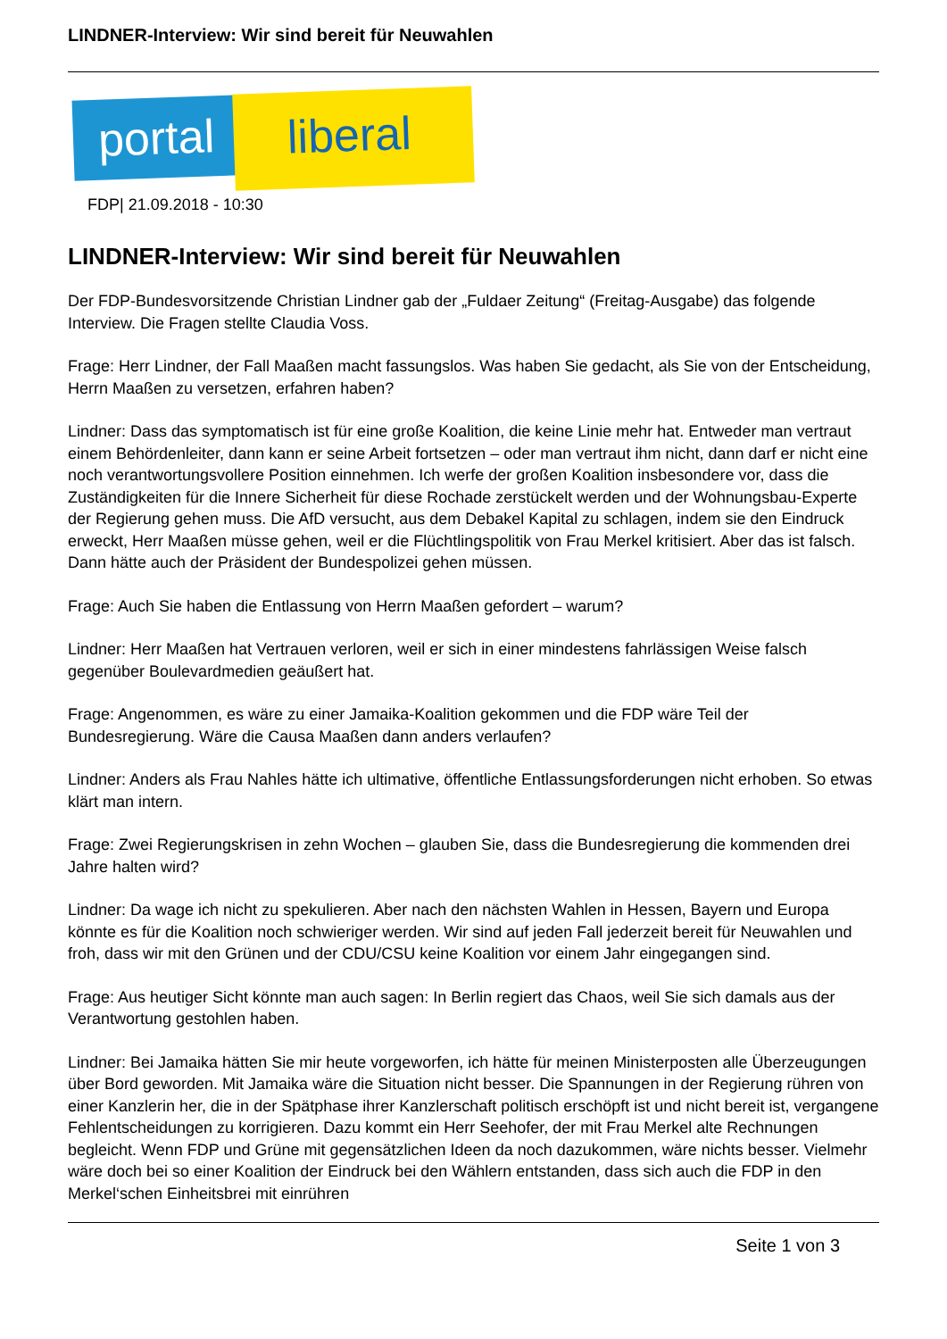LINDNER-Interview: Wir sind bereit für Neuwahlen
portal liberal
FDP| 21.09.2018 - 10:30
LINDNER-Interview: Wir sind bereit für Neuwahlen
Der FDP-Bundesvorsitzende Christian Lindner gab der „Fuldaer Zeitung“ (Freitag-Ausgabe) das folgende Interview. Die Fragen stellte Claudia Voss.
Frage: Herr Lindner, der Fall Maaßen macht fassungslos. Was haben Sie gedacht, als Sie von der Entscheidung, Herrn Maaßen zu versetzen, erfahren haben?
Lindner: Dass das symptomatisch ist für eine große Koalition, die keine Linie mehr hat. Entweder man vertraut einem Behördenleiter, dann kann er seine Arbeit fortsetzen – oder man vertraut ihm nicht, dann darf er nicht eine noch verantwortungsvollere Position einnehmen. Ich werfe der großen Koalition insbesondere vor, dass die Zuständigkeiten für die Innere Sicherheit für diese Rochade zerstückelt werden und der Wohnungsbau-Experte der Regierung gehen muss. Die AfD versucht, aus dem Debakel Kapital zu schlagen, indem sie den Eindruck erweckt, Herr Maaßen müsse gehen, weil er die Flüchtlingspolitik von Frau Merkel kritisiert. Aber das ist falsch. Dann hätte auch der Präsident der Bundespolizei gehen müssen.
Frage: Auch Sie haben die Entlassung von Herrn Maaßen gefordert – warum?
Lindner: Herr Maaßen hat Vertrauen verloren, weil er sich in einer mindestens fahrlässigen Weise falsch gegenüber Boulevardmedien geäußert hat.
Frage: Angenommen, es wäre zu einer Jamaika-Koalition gekommen und die FDP wäre Teil der Bundesregierung. Wäre die Causa Maaßen dann anders verlaufen?
Lindner: Anders als Frau Nahles hätte ich ultimative, öffentliche Entlassungsforderungen nicht erhoben. So etwas klärt man intern.
Frage: Zwei Regierungskrisen in zehn Wochen – glauben Sie, dass die Bundesregierung die kommenden drei Jahre halten wird?
Lindner: Da wage ich nicht zu spekulieren. Aber nach den nächsten Wahlen in Hessen, Bayern und Europa könnte es für die Koalition noch schwieriger werden. Wir sind auf jeden Fall jederzeit bereit für Neuwahlen und froh, dass wir mit den Grünen und der CDU/CSU keine Koalition vor einem Jahr eingegangen sind.
Frage: Aus heutiger Sicht könnte man auch sagen: In Berlin regiert das Chaos, weil Sie sich damals aus der Verantwortung gestohlen haben.
Lindner: Bei Jamaika hätten Sie mir heute vorgeworfen, ich hätte für meinen Ministerposten alle Überzeugungen über Bord geworden. Mit Jamaika wäre die Situation nicht besser. Die Spannungen in der Regierung rühren von einer Kanzlerin her, die in der Spätphase ihrer Kanzlerschaft politisch erschöpft ist und nicht bereit ist, vergangene Fehlentscheidungen zu korrigieren. Dazu kommt ein Herr Seehofer, der mit Frau Merkel alte Rechnungen begleicht. Wenn FDP und Grüne mit gegensätzlichen Ideen da noch dazukommen, wäre nichts besser. Vielmehr wäre doch bei so einer Koalition der Eindruck bei den Wählern entstanden, dass sich auch die FDP in den Merkel‘schen Einheitsbrei mit einrühren
Seite 1 von 3